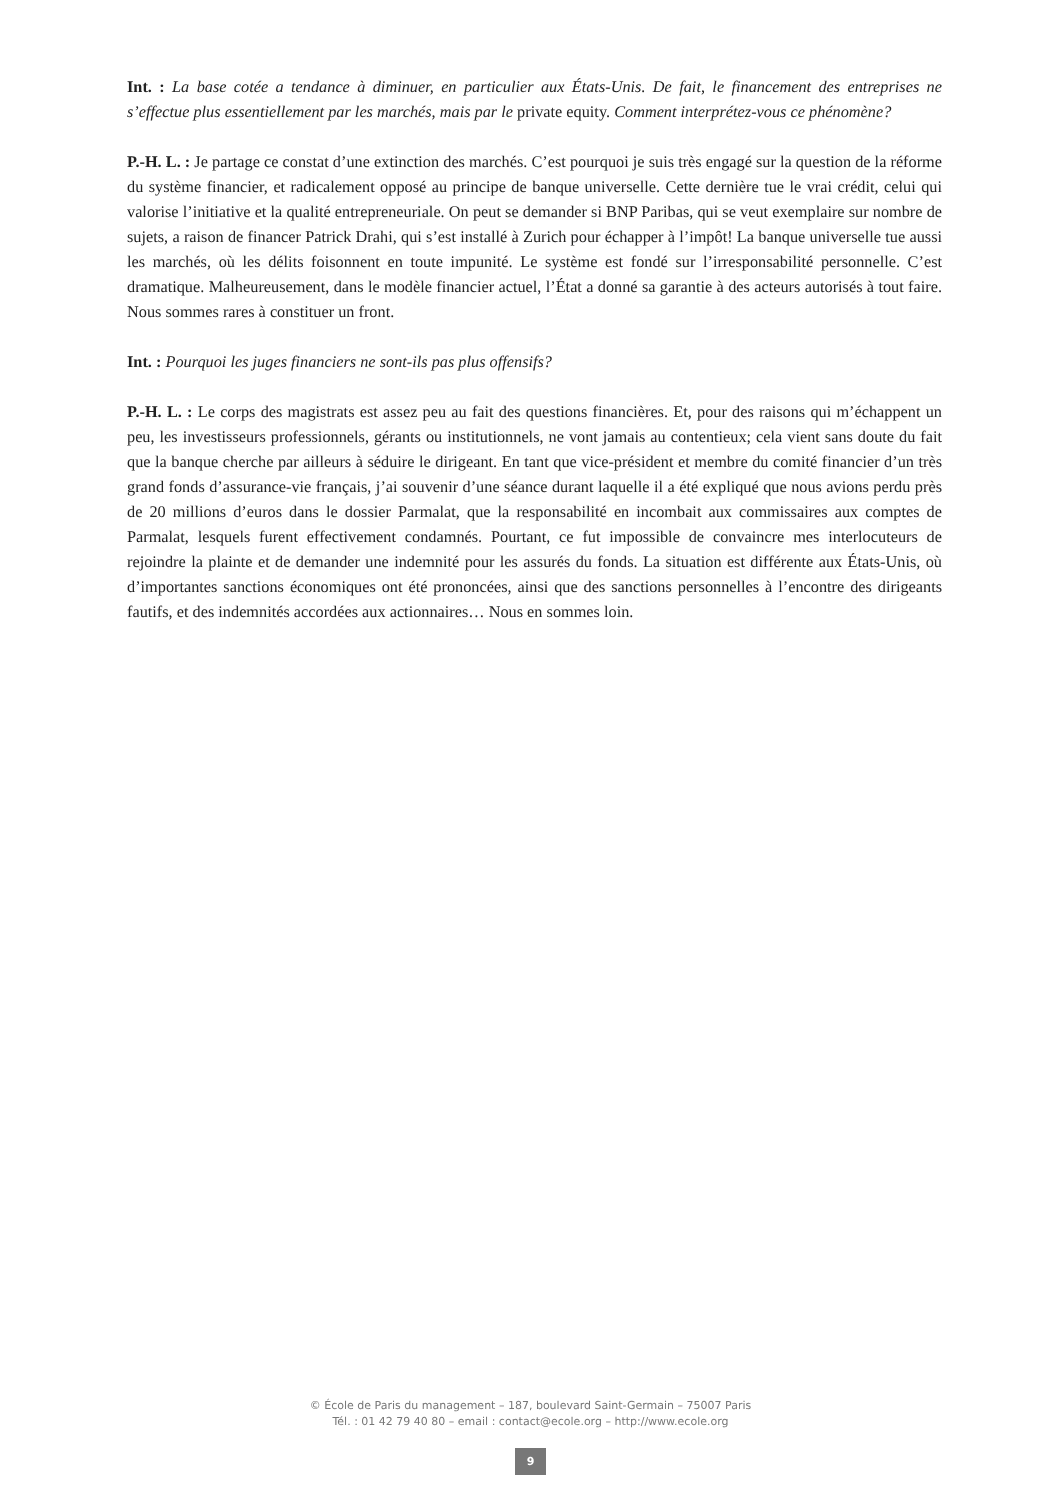Int. : La base cotée a tendance à diminuer, en particulier aux États-Unis. De fait, le financement des entreprises ne s’effectue plus essentiellement par les marchés, mais par le private equity. Comment interprétez-vous ce phénomène?
P.-H. L. : Je partage ce constat d’une extinction des marchés. C’est pourquoi je suis très engagé sur la question de la réforme du système financier, et radicalement opposé au principe de banque universelle. Cette dernière tue le vrai crédit, celui qui valorise l’initiative et la qualité entrepreneuriale. On peut se demander si BNP Paribas, qui se veut exemplaire sur nombre de sujets, a raison de financer Patrick Drahi, qui s’est installé à Zurich pour échapper à l’impôt! La banque universelle tue aussi les marchés, où les délits foisonnent en toute impunité. Le système est fondé sur l’irresponsabilité personnelle. C’est dramatique. Malheureusement, dans le modèle financier actuel, l’État a donné sa garantie à des acteurs autorisés à tout faire. Nous sommes rares à constituer un front.
Int. : Pourquoi les juges financiers ne sont-ils pas plus offensifs?
P.-H. L. : Le corps des magistrats est assez peu au fait des questions financières. Et, pour des raisons qui m’échappent un peu, les investisseurs professionnels, gérants ou institutionnels, ne vont jamais au contentieux; cela vient sans doute du fait que la banque cherche par ailleurs à séduire le dirigeant. En tant que vice-président et membre du comité financier d’un très grand fonds d’assurance-vie français, j’ai souvenir d’une séance durant laquelle il a été expliqué que nous avions perdu près de 20 millions d’euros dans le dossier Parmalat, que la responsabilité en incombait aux commissaires aux comptes de Parmalat, lesquels furent effectivement condamnés. Pourtant, ce fut impossible de convaincre mes interlocuteurs de rejoindre la plainte et de demander une indemnité pour les assurés du fonds. La situation est différente aux États-Unis, où d’importantes sanctions économiques ont été prononcées, ainsi que des sanctions personnelles à l’encontre des dirigeants fautifs, et des indemnités accordées aux actionnaires… Nous en sommes loin.
© École de Paris du management – 187, boulevard Saint-Germain – 75007 Paris
Tél. : 01 42 79 40 80 – email : contact@ecole.org – http://www.ecole.org
9